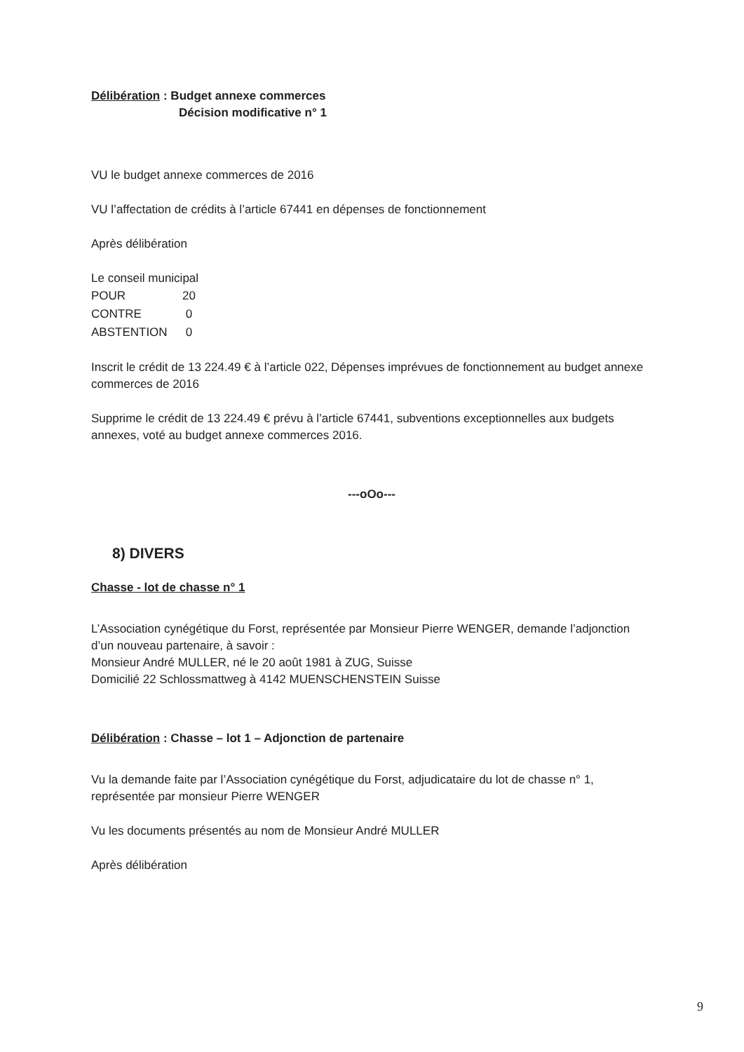Délibération : Budget annexe commerces
Décision modificative n° 1
VU le budget annexe commerces de 2016
VU l’affectation de crédits à l’article 67441 en dépenses de fonctionnement
Après délibération
Le conseil municipal
| POUR | 20 |
| CONTRE | 0 |
| ABSTENTION | 0 |
Inscrit le crédit de 13 224.49 € à l’article 022, Dépenses imprévues de fonctionnement au budget annexe commerces de 2016
Supprime le crédit de 13 224.49 € prévu à l’article 67441, subventions exceptionnelles aux budgets annexes, voté au budget annexe commerces 2016.
---oOo---
8) DIVERS
Chasse - lot de chasse n° 1
L’Association cynégétique du Forst, représentée par Monsieur Pierre WENGER, demande l’adjonction d’un nouveau partenaire, à savoir :
Monsieur André MULLER, né le 20 août 1981 à ZUG, Suisse
Domicilié 22 Schlossmattweg à 4142 MUENSCHENSTEIN Suisse
Délibération : Chasse – lot 1 – Adjonction de partenaire
Vu la demande faite par l’Association cynégétique du Forst, adjudicataire du lot de chasse n° 1, représentée par monsieur Pierre WENGER
Vu les documents présentés au nom de Monsieur André MULLER
Après délibération
9